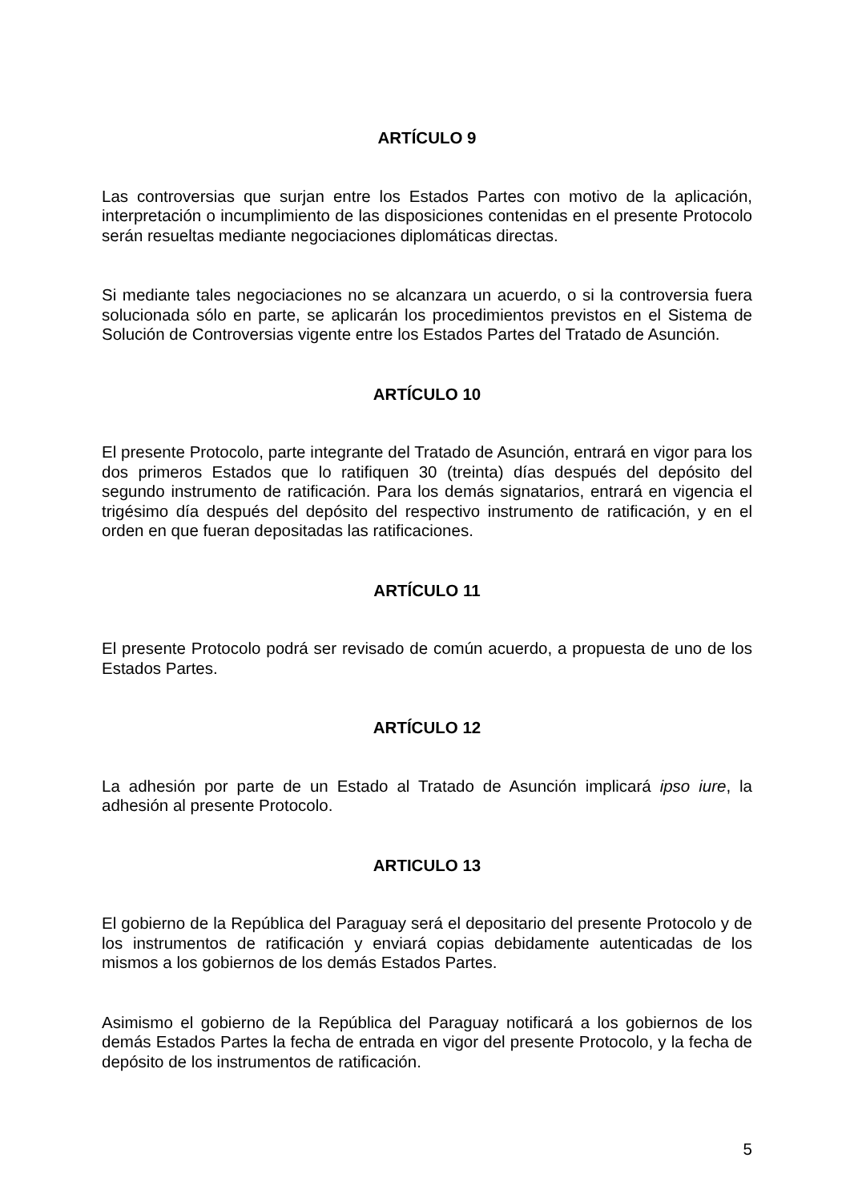ARTÍCULO 9
Las controversias que surjan entre los Estados Partes con motivo de la aplicación, interpretación o incumplimiento de las disposiciones contenidas en el presente Protocolo serán resueltas mediante negociaciones diplomáticas directas.
Si mediante tales negociaciones no se alcanzara un acuerdo, o si la controversia fuera solucionada sólo en parte, se aplicarán los procedimientos previstos en el Sistema de Solución de Controversias vigente entre los Estados Partes del Tratado de Asunción.
ARTÍCULO 10
El presente Protocolo, parte integrante del Tratado de Asunción, entrará en vigor para los dos primeros Estados que lo ratifiquen 30 (treinta) días después del depósito del segundo instrumento de ratificación. Para los demás signatarios, entrará en vigencia el trigésimo día después del depósito del respectivo instrumento de ratificación, y en el orden en que fueran depositadas las ratificaciones.
ARTÍCULO 11
El presente Protocolo podrá ser revisado de común acuerdo, a propuesta de uno de los Estados Partes.
ARTÍCULO 12
La adhesión por parte de un Estado al Tratado de Asunción implicará ipso iure, la adhesión al presente Protocolo.
ARTICULO 13
El gobierno de la República del Paraguay será el depositario del presente Protocolo y de los instrumentos de ratificación y enviará copias debidamente autenticadas de los mismos a los gobiernos de los demás Estados Partes.
Asimismo el gobierno de la República del Paraguay notificará a los gobiernos de los demás Estados Partes la fecha de entrada en vigor del presente Protocolo, y la fecha de depósito de los instrumentos de ratificación.
5